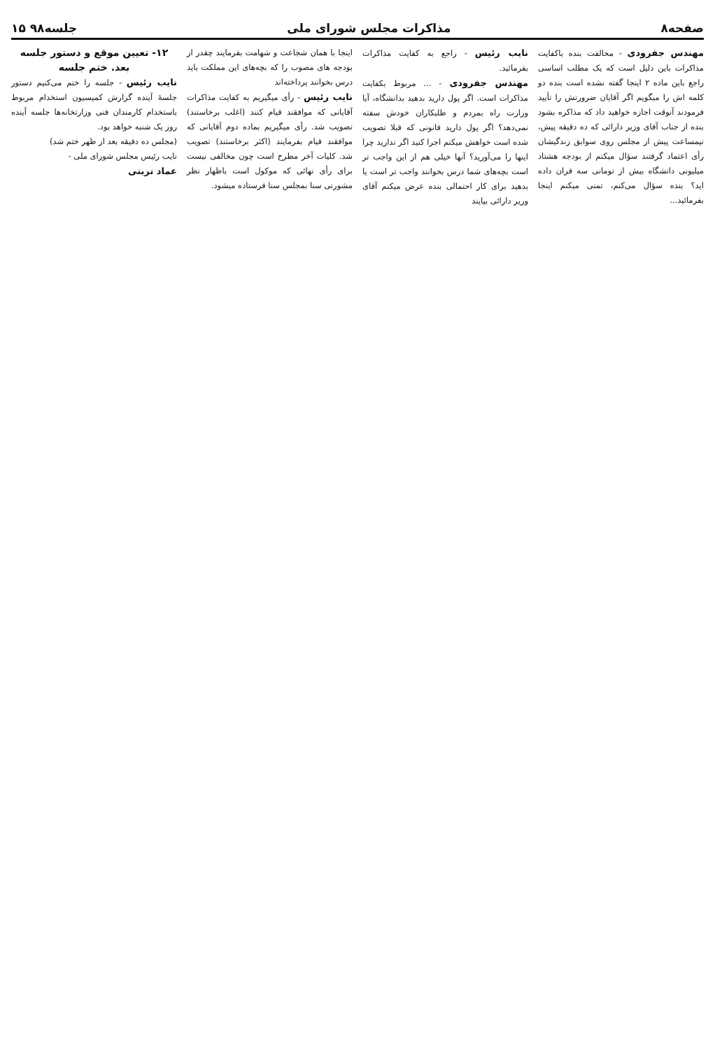صفحه۸ مذاکرات مجلس شورای ملی جلسه۹۸ ۱۵
مهندس جفرودی - مخالفت بنده باکفایت مذاکرات باین دلیل است که یک مطلب اساسی راجع باین ماده ۲ اینجا گفته نشده است بنده دو کلمه اش را میگویم اگر آقایان ضرورتش را تأیید فرمودند آنوقت اجازه خواهید داد که مذاکره بشود بنده از جناب آقای وزیر دارائی که ده دقیقه پیش، نیمساعت پیش از مجلس روی سوابق زندگیشان رأی اعتماد گرفتند سؤال میکنم از بودجه هشتاد میلیونی دانشگاه بیش از تومانی سه قران داده اید؟ بنده سؤال می‌کنم، تمنی میکنم اینجا بفرمائید...
نایب رئیس - راجع به کفایت مذاکرات بفرمائید.
مهندس جفرودی - ... مربوط بکفایت مذاکرات است. اگر پول دارید بدهید بدانشگاه، آیا وزارت راه بمردم و طلبکاران خودش سفته نمی‌دهد؟ اگر پول دارید قانونی که قبلا تصویب شده است خواهش میکنم اجرا کنید اگر ندارید چرا اینها را می‌آورید؟ آنها خیلی هم از این واجب تر است بچه‌های شما درس بخوانند واجب تر است یا بدهید برای کار احتمالی بنده عرض میکنم آقای وزیر دارائی بیایند
اینجا با همان شجاعت و شهامت بفرمایند چقدر از بودجه های مصوب را که بچه‌های این مملکت باید درس بخوانند پرداخته‌اند
نایب رئیس - رأی میگیریم به کفایت مذاکرات آقایانی که موافقند قیام کنند (اغلب برخاستند) تصویب شد. رأی میگیریم بماده دوم آقایانی که موافقند قیام بفرمایند (اکثر برخاستند) تصویب شد. کلیات آخر مطرح است چون مخالفی نیست برای رأی نهائی که موکول است باظهار نظر مشورتی سنا بمجلس سنا فرستاده میشود.
۱۲- تعیین موقع و دستور جلسه بعد. ختم جلسه
نایب رئیس - جلسه را ختم می‌کنیم دستور جلسهٔ آینده گزارش کمیسیون استخدام مربوط باستخدام کارمندان فنی وزارتخانه‌ها جلسه آینده روز یک شنبه خواهد بود.
(مجلس ده دقیقه بعد از ظهر ختم شد)
نایب رئیس مجلس شورای ملی -
عماد تربتی